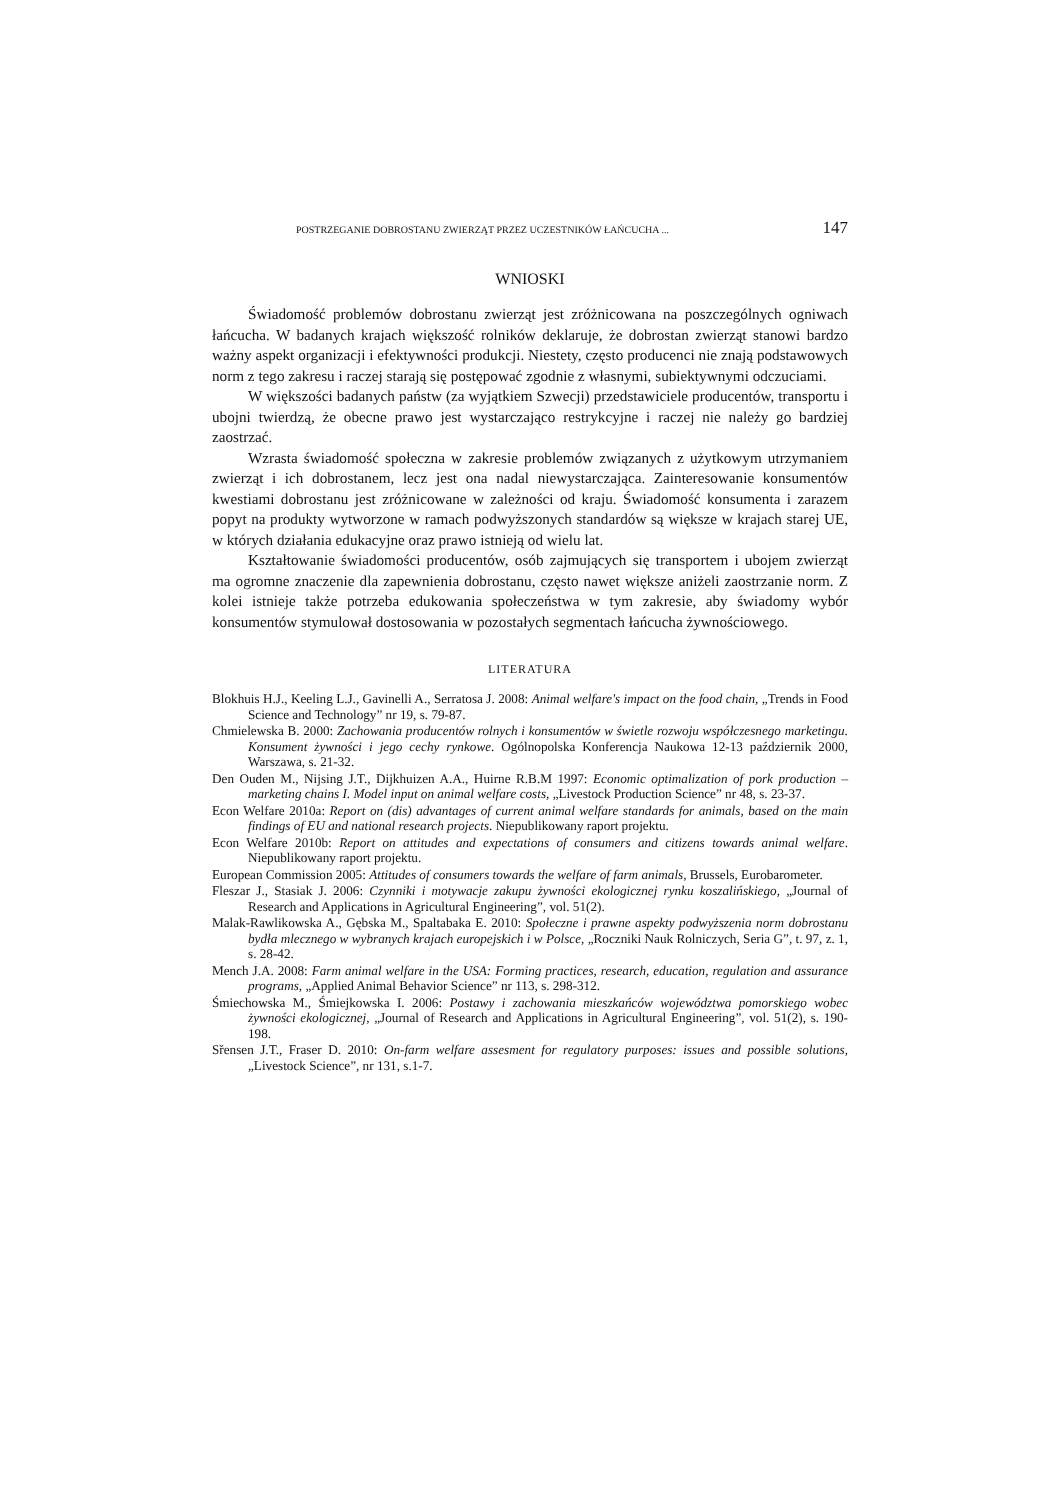POSTRZEGANIE DOBROSTANU ZWIERZĄT PRZEZ UCZESTNIKÓW ŁAŃCUCHA ... 147
WNIOSKI
Świadomość problemów dobrostanu zwierząt jest zróżnicowana na poszczególnych ogniwach łańcucha. W badanych krajach większość rolników deklaruje, że dobrostan zwierząt stanowi bardzo ważny aspekt organizacji i efektywności produkcji. Niestety, często producenci nie znają podstawowych norm z tego zakresu i raczej starają się postępować zgodnie z własnymi, subiektywnymi odczuciami.
W większości badanych państw (za wyjątkiem Szwecji) przedstawiciele producentów, transportu i ubojni twierdzą, że obecne prawo jest wystarczająco restrykcyjne i raczej nie należy go bardziej zaostrzać.
Wzrasta świadomość społeczna w zakresie problemów związanych z użytkowym utrzymaniem zwierząt i ich dobrostanem, lecz jest ona nadal niewystarczająca. Zainteresowanie konsumentów kwestiami dobrostanu jest zróżnicowane w zależności od kraju. Świadomość konsumenta i zarazem popyt na produkty wytworzone w ramach podwyższonych standardów są większe w krajach starej UE, w których działania edukacyjne oraz prawo istnieją od wielu lat.
Kształtowanie świadomości producentów, osób zajmujących się transportem i ubojem zwierząt ma ogromne znaczenie dla zapewnienia dobrostanu, często nawet większe aniżeli zaostrzanie norm. Z kolei istnieje także potrzeba edukowania społeczeństwa w tym zakresie, aby świadomy wybór konsumentów stymulował dostosowania w pozostałych segmentach łańcucha żywnościowego.
LITERATURA
Blokhuis H.J., Keeling L.J., Gavinelli A., Serratosa J. 2008: Animal welfare's impact on the food chain, „Trends in Food Science and Technology” nr 19, s. 79-87.
Chmielewska B. 2000: Zachowania producentów rolnych i konsumentów w świetle rozwoju współczesnego marketingu. Konsument żywności i jego cechy rynkowe. Ogólnopolska Konferencja Naukowa 12-13 październik 2000, Warszawa, s. 21-32.
Den Ouden M., Nijsing J.T., Dijkhuizen A.A., Huirne R.B.M 1997: Economic optimalization of pork production – marketing chains I. Model input on animal welfare costs, „Livestock Production Science” nr 48, s. 23-37.
Econ Welfare 2010a: Report on (dis) advantages of current animal welfare standards for animals, based on the main findings of EU and national research projects. Niepublikowany raport projektu.
Econ Welfare 2010b: Report on attitudes and expectations of consumers and citizens towards animal welfare. Niepublikowany raport projektu.
European Commission 2005: Attitudes of consumers towards the welfare of farm animals, Brussels, Eurobarometer.
Fleszar J., Stasiak J. 2006: Czynniki i motywacje zakupu żywności ekologicznej rynku koszalińskiego, „Journal of Research and Applications in Agricultural Engineering”, vol. 51(2).
Malak-Rawlikowska A., Gębska M., Spaltabaka E. 2010: Społeczne i prawne aspekty podwyższenia norm dobrostanu bydła mlecznego w wybranych krajach europejskich i w Polsce, „Roczniki Nauk Rolniczych, Seria G”, t. 97, z. 1, s. 28-42.
Mench J.A. 2008: Farm animal welfare in the USA: Forming practices, research, education, regulation and assurance programs, „Applied Animal Behavior Science” nr 113, s. 298-312.
Śmiechowska M., Śmiejkowska I. 2006: Postawy i zachowania mieszkańców województwa pomorskiego wobec żywności ekologicznej, „Journal of Research and Applications in Agricultural Engineering”, vol. 51(2), s. 190-198.
Sřensen J.T., Fraser D. 2010: On-farm welfare assesment for regulatory purposes: issues and possible solutions, „Livestock Science”, nr 131, s.1-7.